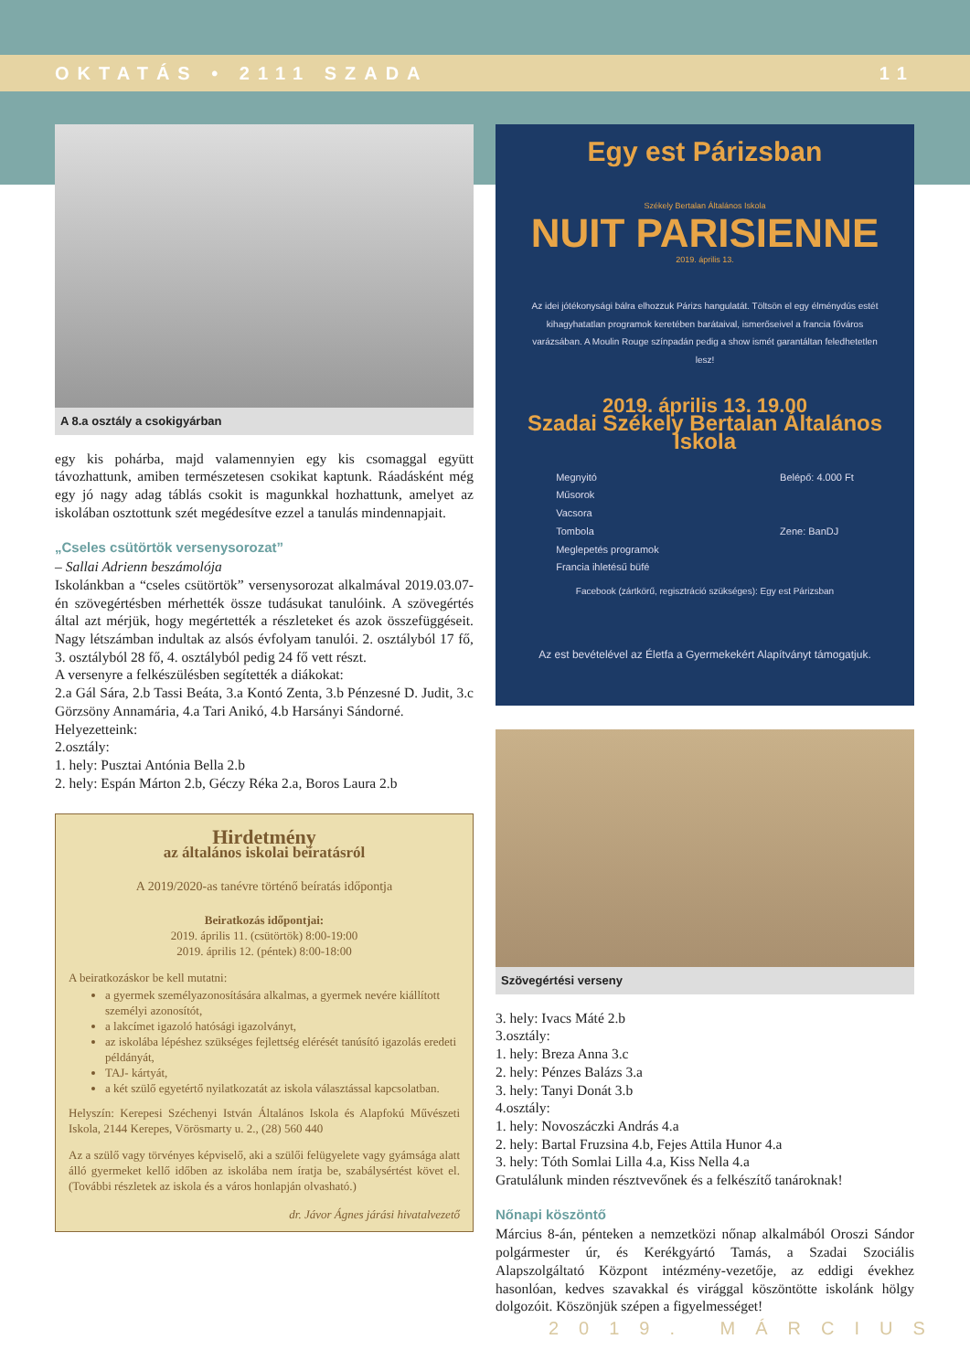OKTATÁS • 2111 SZADA 11
A 8.a osztály a csokigyárban
egy kis pohárba, majd valamennyien egy kis csomaggal együtt távozhattunk, amiben természetesen csokikat kaptunk. Ráadásként még egy jó nagy adag táblás csokit is magunkkal hozhattunk, amelyet az iskolában osztottunk szét megédesítve ezzel a tanulás mindennapjait.
„Cseles csütörtök versenysorozat”
– Sallai Adrienn beszámolója
Iskolánkban a “cseles csütörtök” versenysorozat alkalmával 2019.03.07-én szövegértésben mérhették össze tudásukat tanulóink. A szövegértés által azt mérjük, hogy megértették a részleteket és azok összefüggéseit. Nagy létszámban indultak az alsós évfolyam tanulói. 2. osztályból 17 fő, 3. osztályból 28 fő, 4. osztályból pedig 24 fő vett részt.
A versenyre a felkészülésben segítették a diákokat:
2.a Gál Sára, 2.b Tassi Beáta, 3.a Kontó Zenta, 3.b Pénzesné D. Judit, 3.c Görzsöny Annamária, 4.a Tari Anikó, 4.b Harsányi Sándorné.
Helyezetteink:
2.osztály:
1. hely: Pusztai Antónia Bella 2.b
2. hely: Espán Márton 2.b, Géczy Réka 2.a, Boros Laura 2.b
Hirdetmény
az általános iskolai beíratásról
A 2019/2020-as tanévre történő beíratás időpontja
Beiratkozás időpontjai:
2019. április 11. (csütörtök) 8:00-19:00
2019. április 12. (péntek) 8:00-18:00
A beiratkozáskor be kell mutatni:
a gyermek személyazonosítására alkalmas, a gyermek nevére kiállított személyi azonosítót,
a lakcímet igazoló hatósági igazolványt,
az iskolába lépéshez szükséges fejlettség elérését tanúsító igazolás eredeti példányát,
TAJ- kártyát,
a két szülő egyetértő nyilatkozatát az iskola választással kapcsolatban.
Helyszín: Kerepesi Széchenyi István Általános Iskola és Alapfokú Művészeti Iskola, 2144 Kerepes, Vörösmarty u. 2., (28) 560 440
Az a szülő vagy törvényes képviselő, aki a szülői felügyelete vagy gyámsága alatt álló gyermeket kellő időben az iskolába nem íratja be, szabálysértést követ el. (További részletek az iskola és a város honlapján olvasható.)
dr. Jávor Ágnes járási hivatalvezető
Egy est Párizsban
Székely Bertalan Általános Iskola
NUIT PARISIENNE
2019. április 13.
Az idei jótékonysági bálra elhozzuk Párizs hangulatát. Töltsön el egy élménydús estét kihagyhatatlan programok keretében barátaival, ismerőseivel a francia főváros varázsában. A Moulin Rouge színpadán pedig a show ismét garantáltan feledhetetlen lesz!
2019. április 13. 19.00
Szadai Székely Bertalan Általános Iskola
Megnyitó
Műsorok
Vacsora
Tombola
Meglepetés programok
Francia ihletésű büfé
Belépő: 4.000 Ft
Zene: BanDJ
Facebook (zártkörű, regisztráció szükséges): Egy est Párizsban
Az est bevételével az Életfa a Gyermekekért Alapítványt támogatjuk.
Szövegértési verseny
3. hely: Ivacs Máté 2.b
3.osztály:
1. hely: Breza Anna 3.c
2. hely: Pénzes Balázs 3.a
3. hely: Tanyi Donát 3.b
4.osztály:
1. hely: Novoszáczki András 4.a
2. hely: Bartal Fruzsina 4.b, Fejes Attila Hunor 4.a
3. hely: Tóth Somlai Lilla 4.a, Kiss Nella 4.a
Gratulálunk minden résztvevőnek és a felkészítő tanároknak!
Nőnapi köszöntő
Március 8-án, pénteken a nemzetközi nőnap alkalmából Oroszi Sándor polgármester úr, és Kerékgyártó Tamás, a Szadai Szociális Alapszolgáltató Központ intézmény-vezetője, az eddigi évekhez hasonlóan, kedves szavakkal és virággal köszöntötte iskolánk hölgy dolgozóit. Köszönjük szépen a figyelmességet!
2019. MÁRCIUS